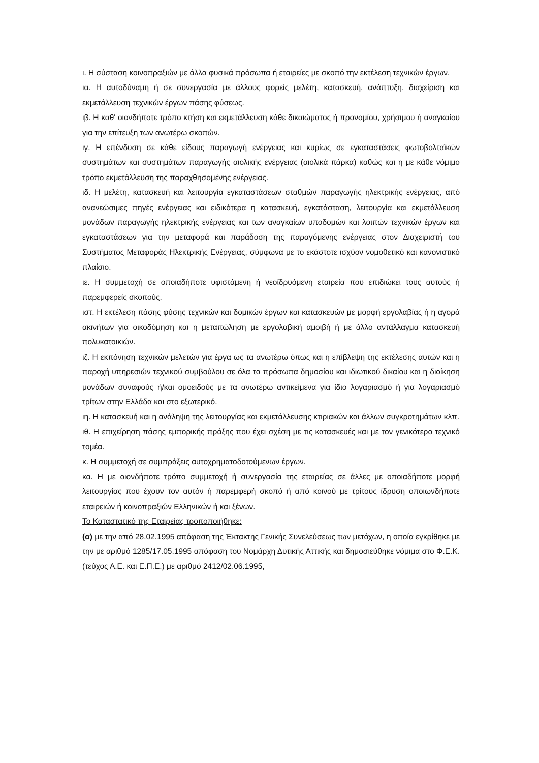ι. Η σύσταση κοινοπραξιών με άλλα φυσικά πρόσωπα ή εταιρείες με σκοπό την εκτέλεση τεχνικών έργων.
ια. Η αυτοδύναμη ή σε συνεργασία με άλλους φορείς μελέτη, κατασκευή, ανάπτυξη, διαχείριση και εκμετάλλευση τεχνικών έργων πάσης φύσεως.
ιβ. Η καθ' οιονδήποτε τρόπο κτήση και εκμετάλλευση κάθε δικαιώματος ή προνομίου, χρήσιμου ή αναγκαίου για την επίτευξη των ανωτέρω σκοπών.
ιγ. Η επένδυση σε κάθε είδους παραγωγή ενέργειας και κυρίως σε εγκαταστάσεις φωτοβολταϊκών συστημάτων και συστημάτων παραγωγής αιολικής ενέργειας (αιολικά πάρκα) καθώς και η με κάθε νόμιμο τρόπο εκμετάλλευση της παραχθησομένης ενέργειας.
ιδ. Η μελέτη, κατασκευή και λειτουργία εγκαταστάσεων σταθμών παραγωγής ηλεκτρικής ενέργειας, από ανανεώσιμες πηγές ενέργειας και ειδικότερα η κατασκευή, εγκατάσταση, λειτουργία και εκμετάλλευση μονάδων παραγωγής ηλεκτρικής ενέργειας και των αναγκαίων υποδομών και λοιπών τεχνικών έργων και εγκαταστάσεων για την μεταφορά και παράδοση της παραγόμενης ενέργειας στον Διαχειριστή του Συστήματος Μεταφοράς Ηλεκτρικής Ενέργειας, σύμφωνα με το εκάστοτε ισχύον νομοθετικό και κανονιστικό πλαίσιο.
ιε. Η συμμετοχή σε οποιαδήποτε υφιστάμενη ή νεοϊδρυόμενη εταιρεία που επιδιώκει τους αυτούς ή παρεμφερείς σκοπούς.
ιστ. Η εκτέλεση πάσης φύσης τεχνικών και δομικών έργων και κατασκευών με μορφή εργολαβίας ή η αγορά ακινήτων για οικοδόμηση και η μεταπώληση με εργολαβική αμοιβή ή με άλλο αντάλλαγμα κατασκευή πολυκατοικιών.
ιζ. Η εκπόνηση τεχνικών μελετών για έργα ως τα ανωτέρω όπως και η επίβλεψη της εκτέλεσης αυτών και η παροχή υπηρεσιών τεχνικού συμβούλου σε όλα τα πρόσωπα δημοσίου και ιδιωτικού δικαίου και η διοίκηση μονάδων συναφούς ή/και ομοειδούς με τα ανωτέρω αντικείμενα για ίδιο λογαριασμό ή για λογαριασμό τρίτων στην Ελλάδα και στο εξωτερικό.
ιη. Η κατασκευή και η ανάληψη της λειτουργίας και εκμετάλλευσης κτιριακών και άλλων συγκροτημάτων κλπ.
ιθ. Η επιχείρηση πάσης εμπορικής πράξης που έχει σχέση με τις κατασκευές και με τον γενικότερο τεχνικό τομέα.
κ. Η συμμετοχή σε συμπράξεις αυτοχρηματοδοτούμενων έργων.
κα. Η με οιονδήποτε τρόπο συμμετοχή ή συνεργασία της εταιρείας σε άλλες με οποιαδήποτε μορφή λειτουργίας που έχουν τον αυτόν ή παρεμφερή σκοπό ή από κοινού με τρίτους ίδρυση οποιωνδήποτε εταιρειών ή κοινοπραξιών Ελληνικών ή και ξένων.
Το Καταστατικό της Εταιρείας τροποποιήθηκε:
(α) με την από 28.02.1995 απόφαση της Έκτακτης Γενικής Συνελεύσεως των μετόχων, η οποία εγκρίθηκε με την με αριθμό 1285/17.05.1995 απόφαση του Νομάρχη Δυτικής Αττικής και δημοσιεύθηκε νόμιμα στο Φ.Ε.Κ. (τεύχος Α.Ε. και Ε.Π.Ε.) με αριθμό 2412/02.06.1995,